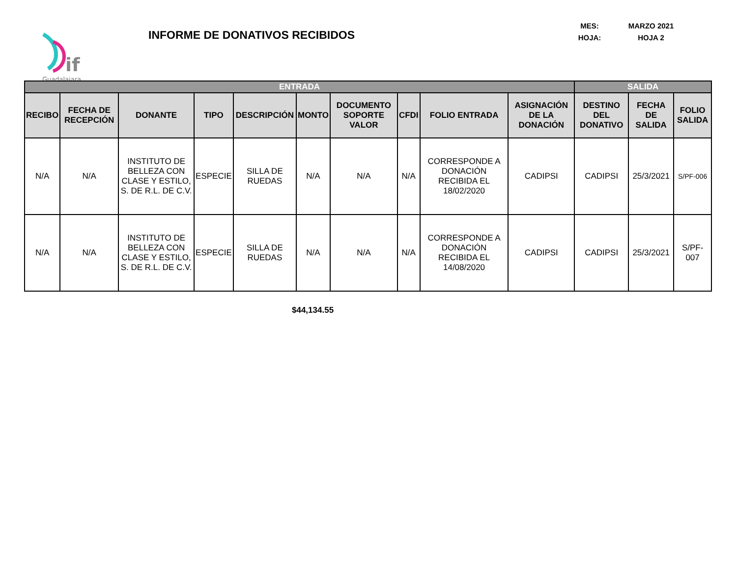if
Guadalajara
INFORME DE DONATIVOS RECIBIDOS
MES: MARZO 2021
HOJA: HOJA 2
| ENTRADA | | | | | | | | | | SALIDA | | |
| --- | --- | --- | --- | --- | --- | --- | --- | --- | --- | --- | --- | --- |
| RECIBO | FECHA DE RECEPCIÓN | DONANTE | TIPO | DESCRIPCIÓN | MONTO | DOCUMENTO SOPORTE VALOR | CFDI | FOLIO ENTRADA | ASIGNACIÓN DE LA DONACIÓN | DESTINO DEL DONATIVO | FECHA DE SALIDA | FOLIO SALIDA |
| N/A | N/A | INSTITUTO DE BELLEZA CON CLASE Y ESTILO, S. DE R.L. DE C.V. | ESPECIE | SILLA DE RUEDAS | N/A | N/A | N/A | CORRESPONDE A DONACIÓN RECIBIDA EL 18/02/2020 | CADIPSI | CADIPSI | 25/3/2021 | S/PF-006 |
| N/A | N/A | INSTITUTO DE BELLEZA CON CLASE Y ESTILO, S. DE R.L. DE C.V. | ESPECIE | SILLA DE RUEDAS | N/A | N/A | N/A | CORRESPONDE A DONACIÓN RECIBIDA EL 14/08/2020 | CADIPSI | CADIPSI | 25/3/2021 | S/PF-007 |
$44,134.55